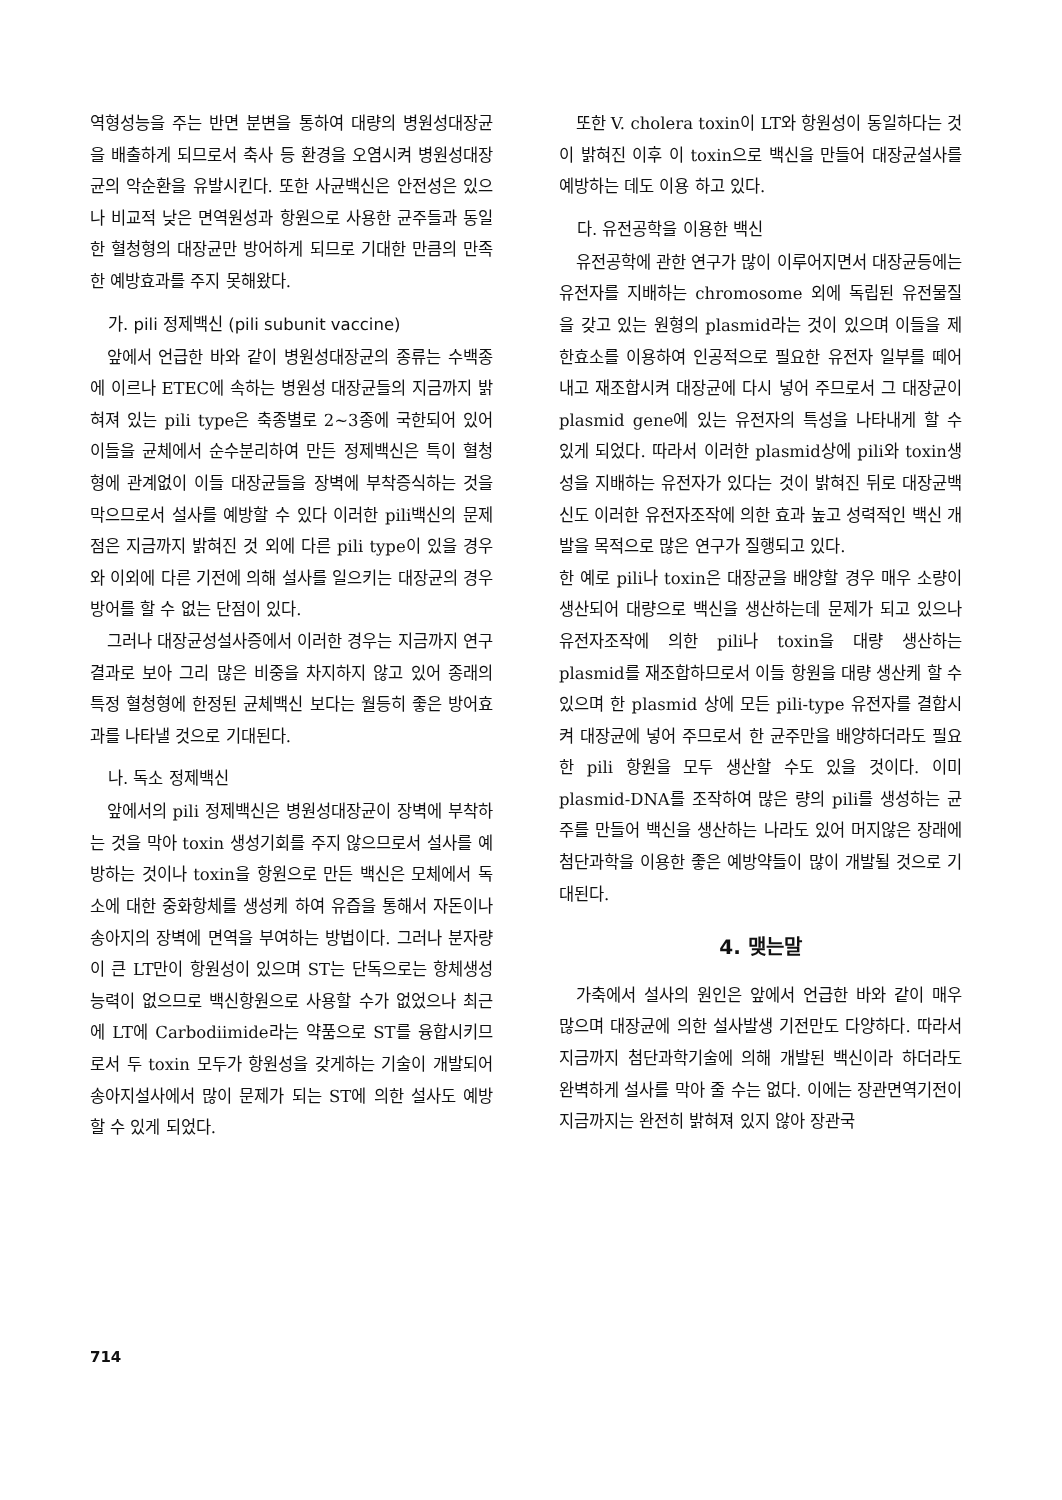역형성능을 주는 반면 분변을 통하여 대량의 병원성대장균을 배출하게 되므로서 축사 등 환경을 오염시켜 병원성대장균의 악순환을 유발시킨다. 또한 사균백신은 안전성은 있으나 비교적 낮은 면역원성과 항원으로 사용한 균주들과 동일한 혈청형의 대장균만 방어하게 되므로 기대한 만큼의 만족한 예방효과를 주지 못해왔다.
가. pili 정제백신 (pili subunit vaccine)
앞에서 언급한 바와 같이 병원성대장균의 종류는 수백종에 이르나 ETEC에 속하는 병원성 대장균들의 지금까지 밝혀져 있는 pili type은 축종별로 2~3종에 국한되어 있어 이들을 균체에서 순수분리하여 만든 정제백신은 특이 혈청형에 관계없이 이들 대장균들을 장벽에 부착증식하는 것을 막으므로서 설사를 예방할 수 있다 이러한 pili백신의 문제점은 지금까지 밝혀진 것 외에 다른 pili type이 있을 경우와 이외에 다른 기전에 의해 설사를 일으키는 대장균의 경우 방어를 할 수 없는 단점이 있다.
그러나 대장균성설사증에서 이러한 경우는 지금까지 연구결과로 보아 그리 많은 비중을 차지하지 않고 있어 종래의 특정 혈청형에 한정된 균체백신 보다는 월등히 좋은 방어효과를 나타낼 것으로 기대된다.
나. 독소 정제백신
앞에서의 pili 정제백신은 병원성대장균이 장벽에 부착하는 것을 막아 toxin 생성기회를 주지 않으므로서 설사를 예방하는 것이나 toxin을 항원으로 만든 백신은 모체에서 독소에 대한 중화항체를 생성케 하여 유즙을 통해서 자돈이나 송아지의 장벽에 면역을 부여하는 방법이다. 그러나 분자량이 큰 LT만이 항원성이 있으며 ST는 단독으로는 항체생성 능력이 없으므로 백신항원으로 사용할 수가 없었으나 최근에 LT에 Carbodiimide라는 약품으로 ST를 융합시키므로서 두 toxin 모두가 항원성을 갖게하는 기술이 개발되어 송아지설사에서 많이 문제가 되는 ST에 의한 설사도 예방할 수 있게 되었다.
또한 V. cholera toxin이 LT와 항원성이 동일하다는 것이 밝혀진 이후 이 toxin으로 백신을 만들어 대장균설사를 예방하는 데도 이용 하고 있다.
다. 유전공학을 이용한 백신
유전공학에 관한 연구가 많이 이루어지면서 대장균등에는 유전자를 지배하는 chromosome 외에 독립된 유전물질을 갖고 있는 원형의 plasmid라는 것이 있으며 이들을 제한효소를 이용하여 인공적으로 필요한 유전자 일부를 떼어내고 재조합시켜 대장균에 다시 넣어 주므로서 그 대장균이 plasmid gene에 있는 유전자의 특성을 나타내게 할 수 있게 되었다. 따라서 이러한 plasmid상에 pili와 toxin생성을 지배하는 유전자가 있다는 것이 밝혀진 뒤로 대장균백신도 이러한 유전자조작에 의한 효과 높고 성력적인 백신 개발을 목적으로 많은 연구가 질행되고 있다.
한 예로 pili나 toxin은 대장균을 배양할 경우 매우 소량이 생산되어 대량으로 백신을 생산하는데 문제가 되고 있으나 유전자조작에 의한 pili나 toxin을 대량 생산하는 plasmid를 재조합하므로서 이들 항원을 대량 생산케 할 수 있으며 한 plasmid 상에 모든 pili-type 유전자를 결합시켜 대장균에 넣어 주므로서 한 균주만을 배양하더라도 필요한 pili 항원을 모두 생산할 수도 있을 것이다. 이미 plasmid-DNA를 조작하여 많은 량의 pili를 생성하는 균주를 만들어 백신을 생산하는 나라도 있어 머지않은 장래에 첨단과학을 이용한 좋은 예방약들이 많이 개발될 것으로 기대된다.
4. 맺는말
가축에서 설사의 원인은 앞에서 언급한 바와 같이 매우 많으며 대장균에 의한 설사발생 기전만도 다양하다. 따라서 지금까지 첨단과학기술에 의해 개발된 백신이라 하더라도 완벽하게 설사를 막아 줄 수는 없다. 이에는 장관면역기전이 지금까지는 완전히 밝혀져 있지 않아 장관국
714